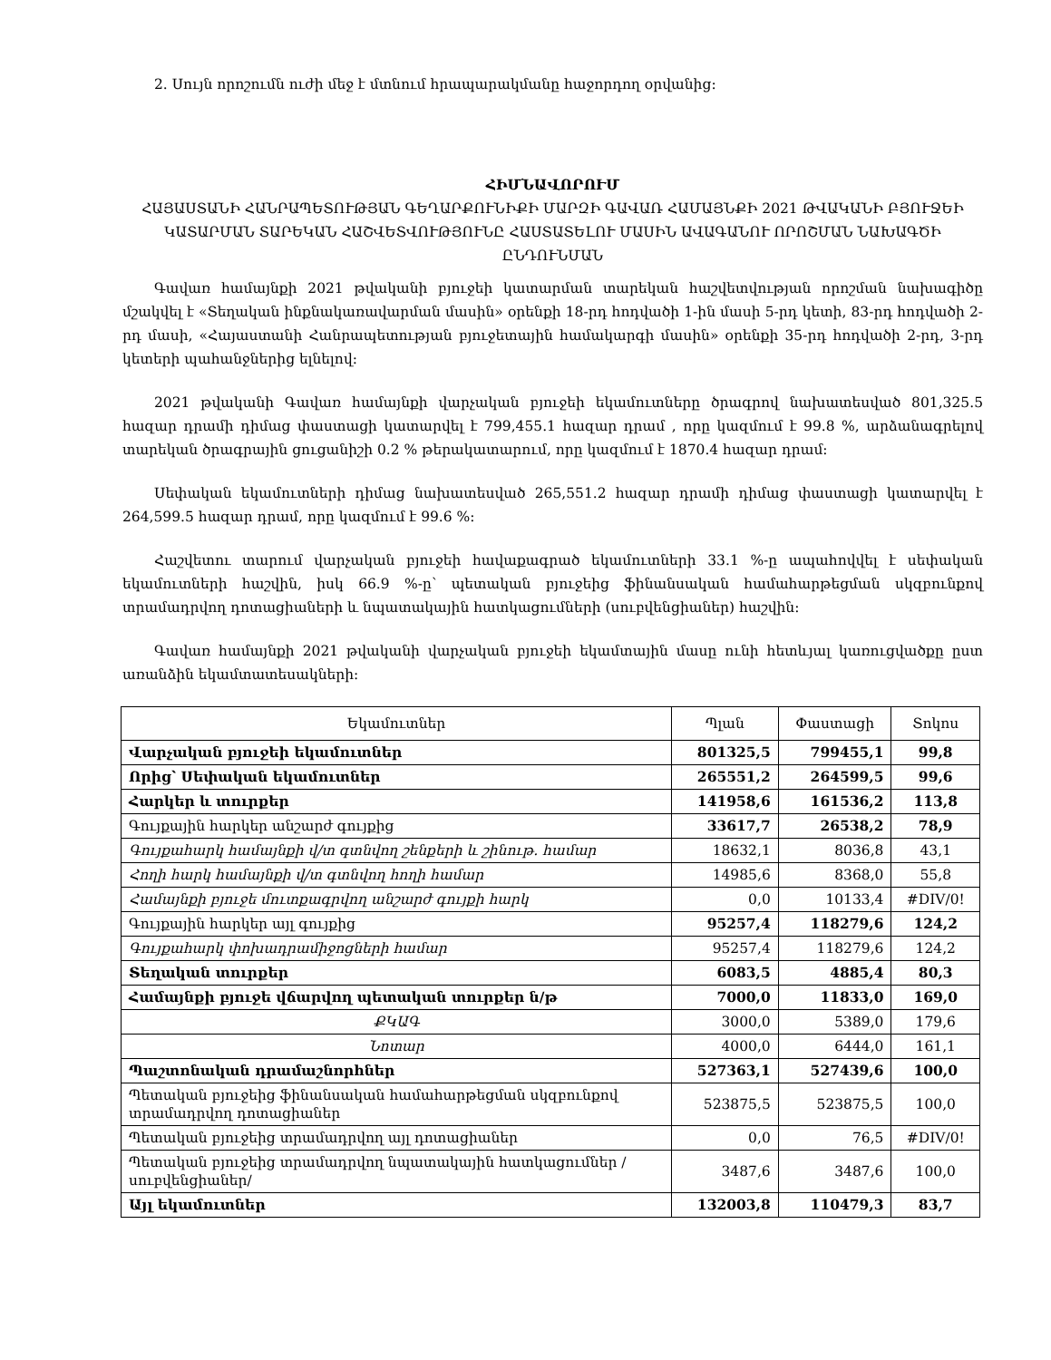2. Սույն որոշումն ուժի մեջ է մտնում հրապարակմանը հաջորդող օրվանից:
ՀԻՄՆԱՎՈՐՈՒՄ
ՀԱՅԱՍՏԱՆԻ ՀԱՆՐԱՊԵՏՈՒԹՅԱՆ ԳԵՂԱՐՔՈՒՆԻՔԻ ՄԱՐԶԻ ԳԱՎԱՌ ՀԱՄԱՅՆՔԻ 2021 ԹՎԱԿԱՆԻ ԲՅՈՒՋԵԻ ԿԱՏԱՐՄԱՆ ՏԱՐԵԿԱՆ ՀԱՇՎԵՏՎՈՒԹՅՈՒՆԸ ՀԱՍՏԱՏԵԼՈՒ ՄԱՍԻՆ ԱՎԱԳԱՆՈՒ ՈՐՈՇՄԱՆ ՆԱԽԱԳԾԻ ԸՆԴՈՒՆՄԱՆ
Գավառ համայնքի 2021 թվականի բյուջեի կատարման տարեկան հաշվետվության որոշման նախագիծը մշակվել է «Տեղական ինքնակառավարման մասին» օրենքի 18-րդ հոդվածի 1-ին մասի 5-րդ կետի, 83-րդ հոդվածի 2-րդ մասի, «Հայաստանի Հանրապետության բյուջետային համակարգի մասին» օրենքի 35-րդ հոդվածի 2-րդ, 3-րդ կետերի պահանջներից ելնելով:
2021 թվականի Գավառ համայնքի վարչական բյուջեի եկամուտները ծրագրով նախատեսված 801,325.5 հազար դրամի դիմաց փաստացի կատարվել է 799,455.1 հազար դրամ , որը կազմում է 99.8 %, արձանագրելով տարեկան ծրագրային ցուցանիշի 0.2 % թերակատարում, որը կազմում է 1870.4 հազար դրամ:
Սեփական եկամուտների դիմաց նախատեսված 265,551.2 հազար դրամի դիմաց փաստացի կատարվել է 264,599.5 հազար դրամ, որը կազմում է 99.6 %:
Հաշվետու տարում վարչական բյուջեի հավաքագրած եկամուտների 33.1 %-ը ապահովվել է սեփական եկամուտների հաշվին, իսկ 66.9 %-ը՝ պետական բյուջեից ֆինանսական համահարթեցման սկզբունքով տրամադրվող դոտացիաների և նպատակային հատկացումների (սուբվենցիաներ) հաշվին:
Գավառ համայնքի 2021 թվականի վարչական բյուջեի եկամտային մասը ունի հետևյալ կառուցվածքը ըստ առանձին եկամտատեսակների:
| Եկամուտներ | Պլան | Փաստացի | Տոկոս |
| --- | --- | --- | --- |
| Վարչական բյուջեի եկամուտներ | 801325,5 | 799455,1 | 99,8 |
| Որից՝ Սեփական եկամուտներ | 265551,2 | 264599,5 | 99,6 |
| Հարկեր և տուրքեր | 141958,6 | 161536,2 | 113,8 |
| Գույքային հարկեր անշարժ գույքից | 33617,7 | 26538,2 | 78,9 |
| Գույքահարկ համայնքի վ/տ գտնվող շենքերի և շինութ. համար | 18632,1 | 8036,8 | 43,1 |
| Հողի հարկ համայնքի վ/տ գտնվող հողի համար | 14985,6 | 8368,0 | 55,8 |
| Համայնքի բյուջե մուտքագրվող անշարժ գույքի հարկ | 0,0 | 10133,4 | #DIV/0! |
| Գույքային հարկեր այլ գույքից | 95257,4 | 118279,6 | 124,2 |
| Գույքահարկ փոխադրամիջոցների համար | 95257,4 | 118279,6 | 124,2 |
| Տեղական տուրքեր | 6083,5 | 4885,4 | 80,3 |
| Համայնքի բյուջե վճարվող պետական տուրքեր ն/թ | 7000,0 | 11833,0 | 169,0 |
| ՔԿԱԳ | 3000,0 | 5389,0 | 179,6 |
| Նոտար | 4000,0 | 6444,0 | 161,1 |
| Պաշտոնական դրամաշնորհներ | 527363,1 | 527439,6 | 100,0 |
| Պետական բյուջեից ֆինանսական համահարթեցման սկզբունքով տրամադրվող դոտացիաներ | 523875,5 | 523875,5 | 100,0 |
| Պետական բյուջեից տրամադրվող այլ դոտացիաներ | 0,0 | 76,5 | #DIV/0! |
| Պետական բյուջեից տրամադրվող նպատակային հատկացումներ /սուբվենցիաներ/ | 3487,6 | 3487,6 | 100,0 |
| Այլ եկամուտներ | 132003,8 | 110479,3 | 83,7 |